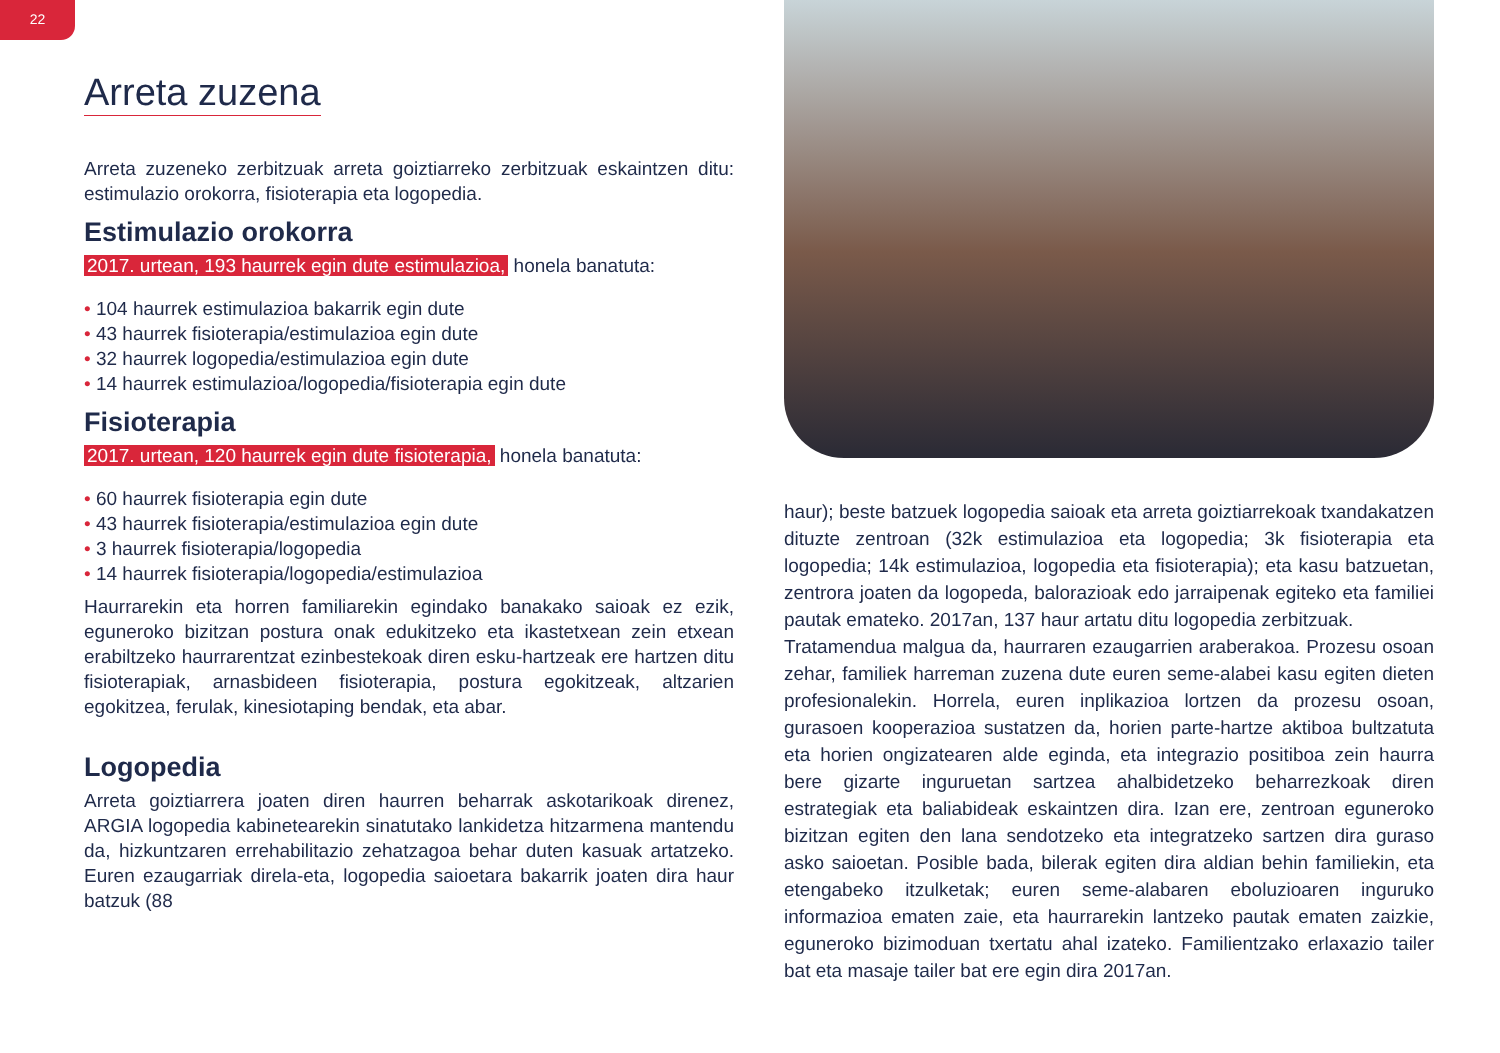22
Arreta zuzena
Arreta zuzeneko zerbitzuak arreta goiztiarreko zerbitzuak eskaintzen ditu: estimulazio orokorra, fisioterapia eta logopedia.
Estimulazio orokorra
2017. urtean, 193 haurrek egin dute estimulazioa, honela banatuta:
• 104 haurrek estimulazioa bakarrik egin dute
• 43 haurrek fisioterapia/estimulazioa egin dute
• 32 haurrek logopedia/estimulazioa egin dute
• 14 haurrek estimulazioa/logopedia/fisioterapia egin dute
Fisioterapia
2017. urtean, 120 haurrek egin dute fisioterapia, honela banatuta:
• 60 haurrek fisioterapia egin dute
• 43 haurrek fisioterapia/estimulazioa egin dute
• 3 haurrek fisioterapia/logopedia
• 14 haurrek fisioterapia/logopedia/estimulazioa
Haurrarekin eta horren familiarekin egindako banakako saioak ez ezik, eguneroko bizitzan postura onak edukitzeko eta ikastetxean zein etxean erabiltzeko haurrarentzat ezinbestekoak diren esku-hartzeak ere hartzen ditu fisioterapiak, arnasbideen fisioterapia, postura egokitzeak, altzarien egokitzea, ferulak, kinesiotaping bendak, eta abar.
Logopedia
Arreta goiztiarrera joaten diren haurren beharrak askotarikoak direnez, ARGIA logopedia kabinetearekin sinatutako lankidetza hitzarmena mantendu da, hizkuntzaren errehabilitazio zehatzagoa behar duten kasuak artatzeko. Euren ezaugarriak direla-eta, logopedia saioetara bakarrik joaten dira haur batzuk (88
haur); beste batzuek logopedia saioak eta arreta goiztiarrekoak txandakatzen dituzte zentroan (32k estimulazioa eta logopedia; 3k fisioterapia eta logopedia; 14k estimulazioa, logopedia eta fisioterapia); eta kasu batzuetan, zentrora joaten da logopeda, balorazioak edo jarraipenak egiteko eta familiei pautak emateko. 2017an, 137 haur artatu ditu logopedia zerbitzuak.
Tratamendua malgua da, haurraren ezaugarrien araberakoa. Prozesu osoan zehar, familiek harreman zuzena dute euren seme-alabei kasu egiten dieten profesionalekin. Horrela, euren inplikazioa lortzen da prozesu osoan, gurasoen kooperazioa sustatzen da, horien parte-hartze aktiboa bultzatuta eta horien ongizatearen alde eginda, eta integrazio positiboa zein haurra bere gizarte inguruetan sartzea ahalbidetzeko beharrezkoak diren estrategiak eta baliabideak eskaintzen dira. Izan ere, zentroan eguneroko bizitzan egiten den lana sendotzeko eta integratzeko sartzen dira guraso asko saioetan. Posible bada, bilerak egiten dira aldian behin familiekin, eta etengabeko itzulketak; euren seme-alabaren eboluzioaren inguruko informazioa ematen zaie, eta haurrarekin lantzeko pautak ematen zaizkie, eguneroko bizimoduan txertatu ahal izateko. Familientzako erlaxazio tailer bat eta masaje tailer bat ere egin dira 2017an.